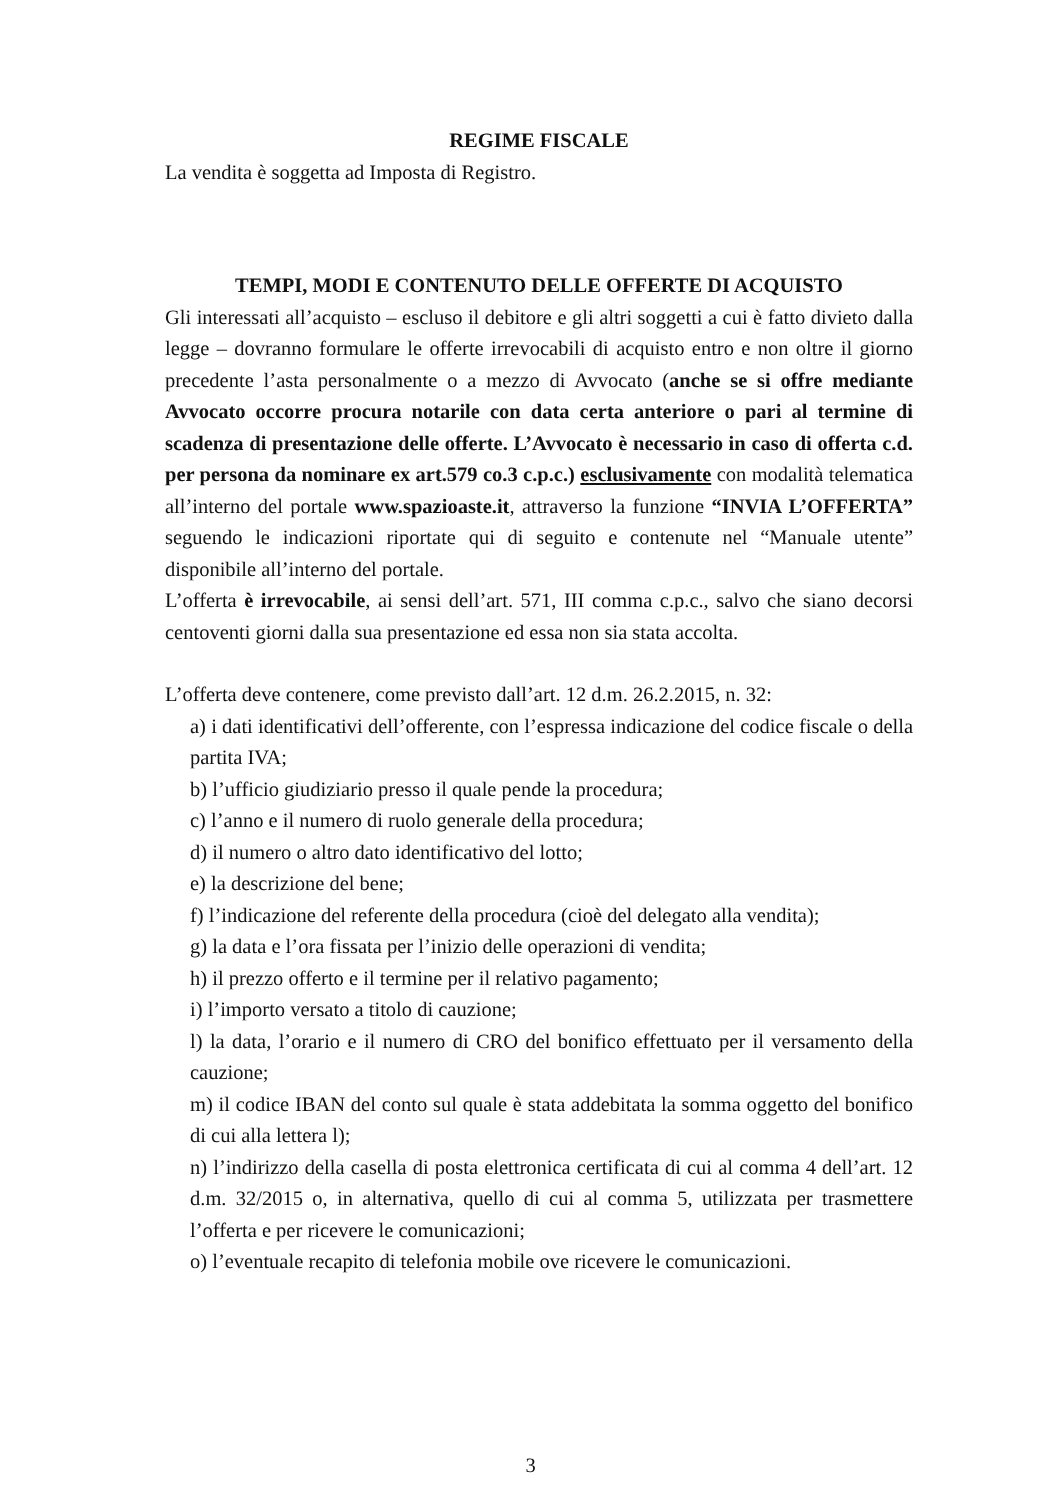REGIME FISCALE
La vendita è soggetta ad Imposta di Registro.
TEMPI, MODI E CONTENUTO DELLE OFFERTE DI ACQUISTO
Gli interessati all’acquisto – escluso il debitore e gli altri soggetti a cui è fatto divieto dalla legge – dovranno formulare le offerte irrevocabili di acquisto entro e non oltre il giorno precedente l’asta personalmente o a mezzo di Avvocato (anche se si offre mediante Avvocato occorre procura notarile con data certa anteriore o pari al termine di scadenza di presentazione delle offerte. L’Avvocato è necessario in caso di offerta c.d. per persona da nominare ex art.579 co.3 c.p.c.) esclusivamente con modalità telematica all’interno del portale www.spazioaste.it, attraverso la funzione “INVIA L’OFFERTA” seguendo le indicazioni riportate qui di seguito e contenute nel “Manuale utente” disponibile all’interno del portale.
L’offerta è irrevocabile, ai sensi dell’art. 571, III comma c.p.c., salvo che siano decorsi centoventi giorni dalla sua presentazione ed essa non sia stata accolta.
L’offerta deve contenere, come previsto dall’art. 12 d.m. 26.2.2015, n. 32:
a) i dati identificativi dell’offerente, con l’espressa indicazione del codice fiscale o della partita IVA;
b) l’ufficio giudiziario presso il quale pende la procedura;
c) l’anno e il numero di ruolo generale della procedura;
d) il numero o altro dato identificativo del lotto;
e) la descrizione del bene;
f) l’indicazione del referente della procedura (cioè del delegato alla vendita);
g) la data e l’ora fissata per l’inizio delle operazioni di vendita;
h) il prezzo offerto e il termine per il relativo pagamento;
i) l’importo versato a titolo di cauzione;
l) la data, l’orario e il numero di CRO del bonifico effettuato per il versamento della cauzione;
m) il codice IBAN del conto sul quale è stata addebitata la somma oggetto del bonifico di cui alla lettera l);
n) l’indirizzo della casella di posta elettronica certificata di cui al comma 4 dell’art. 12 d.m. 32/2015 o, in alternativa, quello di cui al comma 5, utilizzata per trasmettere l’offerta e per ricevere le comunicazioni;
o) l’eventuale recapito di telefonia mobile ove ricevere le comunicazioni.
3